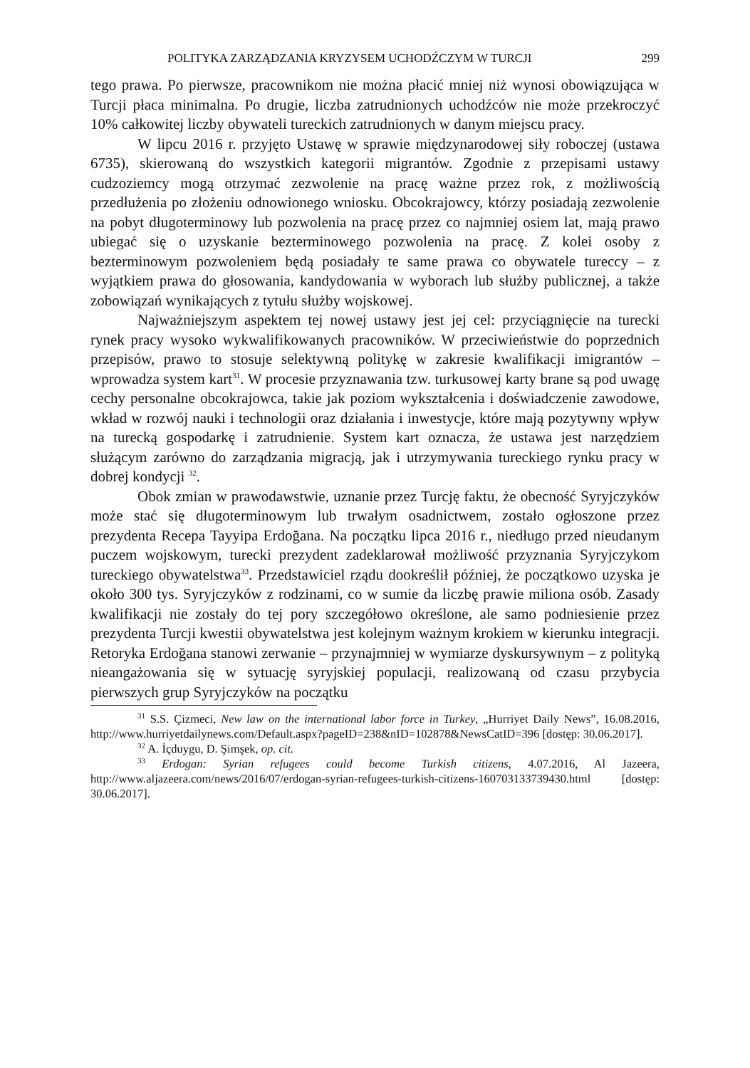POLITYKA ZARZĄDZANIA KRYZYSEM UCHODŹCZYM W TURCJI 299
tego prawa. Po pierwsze, pracownikom nie można płacić mniej niż wynosi obowiązująca w Turcji płaca minimalna. Po drugie, liczba zatrudnionych uchodźców nie może przekroczyć 10% całkowitej liczby obywateli tureckich zatrudnionych w danym miejscu pracy.
W lipcu 2016 r. przyjęto Ustawę w sprawie międzynarodowej siły roboczej (ustawa 6735), skierowaną do wszystkich kategorii migrantów. Zgodnie z przepisami ustawy cudzoziemcy mogą otrzymać zezwolenie na pracę ważne przez rok, z możliwością przedłużenia po złożeniu odnowionego wniosku. Obcokrajowcy, którzy posiadają zezwolenie na pobyt długoterminowy lub pozwolenia na pracę przez co najmniej osiem lat, mają prawo ubiegać się o uzyskanie bezterminowego pozwolenia na pracę. Z kolei osoby z bezterminowym pozwoleniem będą posiadały te same prawa co obywatele tureccy – z wyjątkiem prawa do głosowania, kandydowania w wyborach lub służby publicznej, a także zobowiązań wynikających z tytułu służby wojskowej.
Najważniejszym aspektem tej nowej ustawy jest jej cel: przyciągnięcie na turecki rynek pracy wysoko wykwalifikowanych pracowników. W przeciwieństwie do poprzednich przepisów, prawo to stosuje selektywną politykę w zakresie kwalifikacji imigrantów – wprowadza system kart<sup>31</sup>. W procesie przyznawania tzw. turkusowej karty brane są pod uwagę cechy personalne obcokrajowca, takie jak poziom wykształcenia i doświadczenie zawodowe, wkład w rozwój nauki i technologii oraz działania i inwestycje, które mają pozytywny wpływ na turecką gospodarkę i zatrudnienie. System kart oznacza, że ustawa jest narzędziem służącym zarówno do zarządzania migracją, jak i utrzymywania tureckiego rynku pracy w dobrej kondycji <sup>32</sup>.
Obok zmian w prawodawstwie, uznanie przez Turcję faktu, że obecność Syryjczyków może stać się długoterminowym lub trwałym osadnictwem, zostało ogłoszone przez prezydenta Recepa Tayyipa Erdoğana. Na początku lipca 2016 r., niedługo przed nieudanym puczem wojskowym, turecki prezydent zadeklarował możliwość przyznania Syryjczykom tureckiego obywatelstwa<sup>33</sup>. Przedstawiciel rządu dookreślił później, że początkowo uzyska je około 300 tys. Syryjczyków z rodzinami, co w sumie da liczbę prawie miliona osób. Zasady kwalifikacji nie zostały do tej pory szczegółowo określone, ale samo podniesienie przez prezydenta Turcji kwestii obywatelstwa jest kolejnym ważnym krokiem w kierunku integracji. Retoryka Erdoğana stanowi zerwanie – przynajmniej w wymiarze dyskursywnym – z polityką nieangażowania się w sytuację syryjskiej populacji, realizowaną od czasu przybycia pierwszych grup Syryjczyków na początku
<sup>31</sup> S.S. Çizmeci, New law on the international labor force in Turkey, „Hurriyet Daily News”, 16.08.2016, http://www.hurriyetdailynews.com/Default.aspx?pageID=238&nID=102878&NewsCatID=396 [dostęp: 30.06.2017].
<sup>32</sup> A. İçduygu, D. Şimşek, op. cit.
<sup>33</sup> Erdogan: Syrian refugees could become Turkish citizens, 4.07.2016, Al Jazeera, http://www.aljazeera.com/news/2016/07/erdogan-syrian-refugees-turkish-citizens-160703133739430.html [dostęp: 30.06.2017].